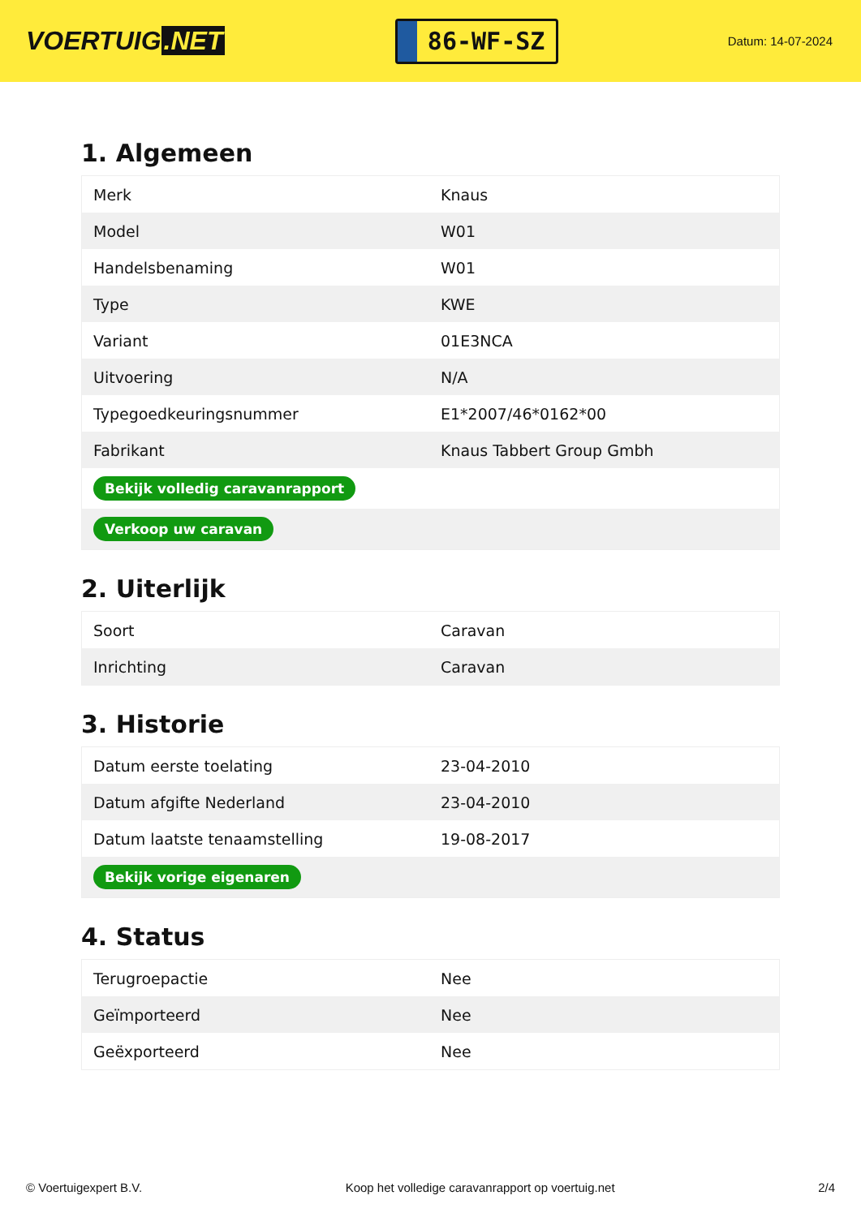VOERTUIG.NET
86-WF-SZ
Datum: 14-07-2024
1. Algemeen
| Merk | Knaus |
| Model | W01 |
| Handelsbenaming | W01 |
| Type | KWE |
| Variant | 01E3NCA |
| Uitvoering | N/A |
| Typegoedkeuringsnummer | E1*2007/46*0162*00 |
| Fabrikant | Knaus Tabbert Group Gmbh |
| Bekijk volledig caravanrapport | |
| Verkoop uw caravan | |
2. Uiterlijk
| Soort | Caravan |
| Inrichting | Caravan |
3. Historie
| Datum eerste toelating | 23-04-2010 |
| Datum afgifte Nederland | 23-04-2010 |
| Datum laatste tenaamstelling | 19-08-2017 |
| Bekijk vorige eigenaren | |
4. Status
| Terugroepactie | Nee |
| Geïmporteerd | Nee |
| Geëxporteerd | Nee |
© Voertuigexpert B.V. Koop het volledige caravanrapport op voertuig.net 2/4